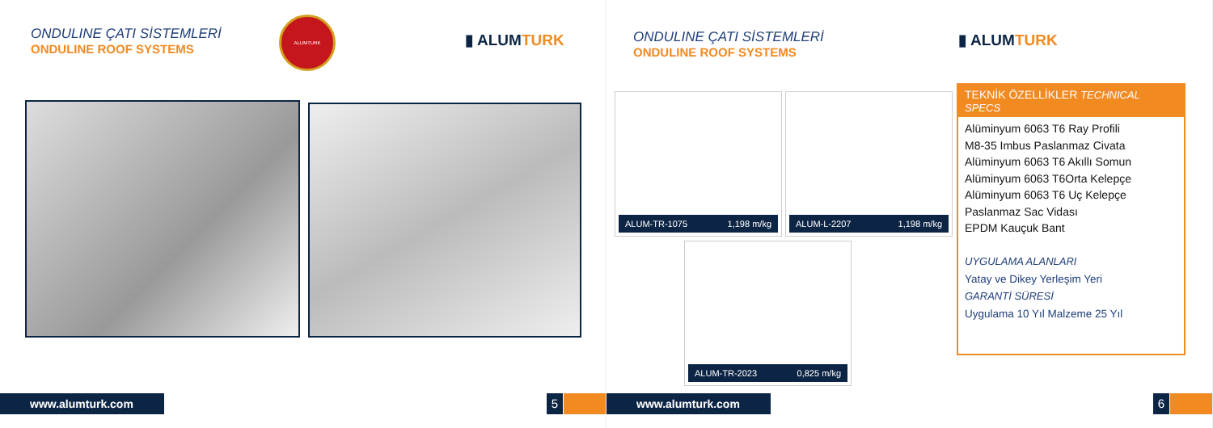ONDULINE ÇATI SİSTEMLERİ
ONDULINE ROOF SYSTEMS
ALUMTURK
▮ ALUMTURK
www.alumturk.com 5
ONDULINE ÇATI SİSTEMLERİ
ONDULINE ROOF SYSTEMS
▮ ALUMTURK
ALUM-TR-1075 1,198 m/kg
ALUM-L-2207 1,198 m/kg
ALUM-TR-2023 0,825 m/kg
TEKNİK ÖZELLİKLER TECHNICAL SPECS
Alüminyum 6063 T6 Ray Profili
M8-35 Imbus Paslanmaz Civata
Alüminyum 6063 T6 Akıllı Somun
Alüminyum 6063 T6Orta Kelepçe
Alüminyum 6063 T6 Uç Kelepçe
Paslanmaz Sac Vidası
EPDM Kauçuk Bant
UYGULAMA ALANLARI
Yatay ve Dikey Yerleşim Yeri
GARANTİ SÜRESİ
Uygulama 10 Yıl Malzeme 25 Yıl
www.alumturk.com 6